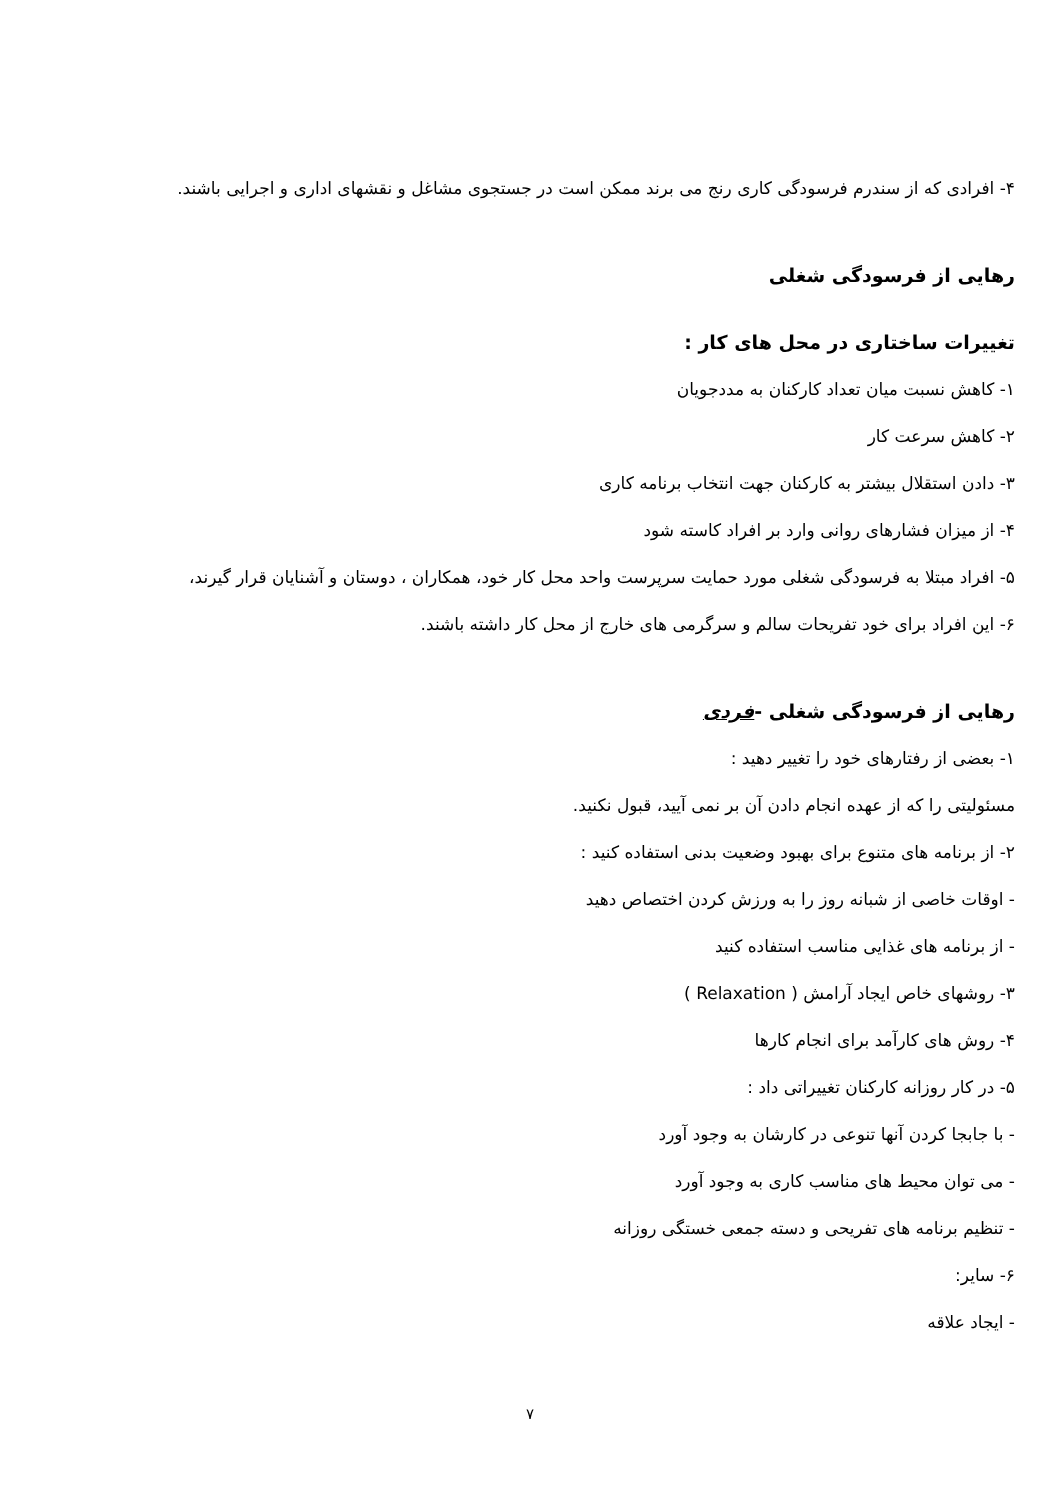۴- افرادی که از سندرم فرسودگی کاری رنج می برند ممکن است در جستجوی مشاغل و نقشهای اداری و اجرایی باشند.
رهایی از فرسودگی شغلی
تغییرات ساختاری در محل های کار :
۱- کاهش نسبت میان تعداد کارکنان به مددجویان
۲- کاهش سرعت کار
۳- دادن استقلال بیشتر به کارکنان جهت انتخاب برنامه کاری
۴- از میزان فشارهای روانی وارد بر افراد کاسته شود
۵- افراد مبتلا به فرسودگی شغلی مورد حمایت سرپرست واحد محل کار خود، همکاران ، دوستان و آشنایان قرار گیرند،
۶- این افراد برای خود تفریحات سالم و سرگرمی های خارج از محل کار داشته باشند.
رهایی از فرسودگی شغلی -فردی
۱- بعضی از رفتارهای خود را تغییر دهید :
مسئولیتی را که از عهده انجام دادن آن بر نمی آیید، قبول نکنید.
۲- از برنامه های متنوع برای بهبود وضعیت بدنی استفاده کنید :
- اوقات خاصی از شبانه روز را به ورزش کردن اختصاص دهید
- از برنامه های غذایی مناسب استفاده کنید
۳- روشهای خاص ایجاد آرامش ( Relaxation )
۴- روش های کارآمد برای انجام کارها
۵- در کار روزانه کارکنان تغییراتی داد :
- با جابجا کردن آنها تنوعی در کارشان به وجود آورد
- می توان محیط های مناسب کاری به وجود آورد
- تنظیم برنامه های تفریحی و دسته جمعی خستگی روزانه
۶- سایر:
- ایجاد علاقه
۷